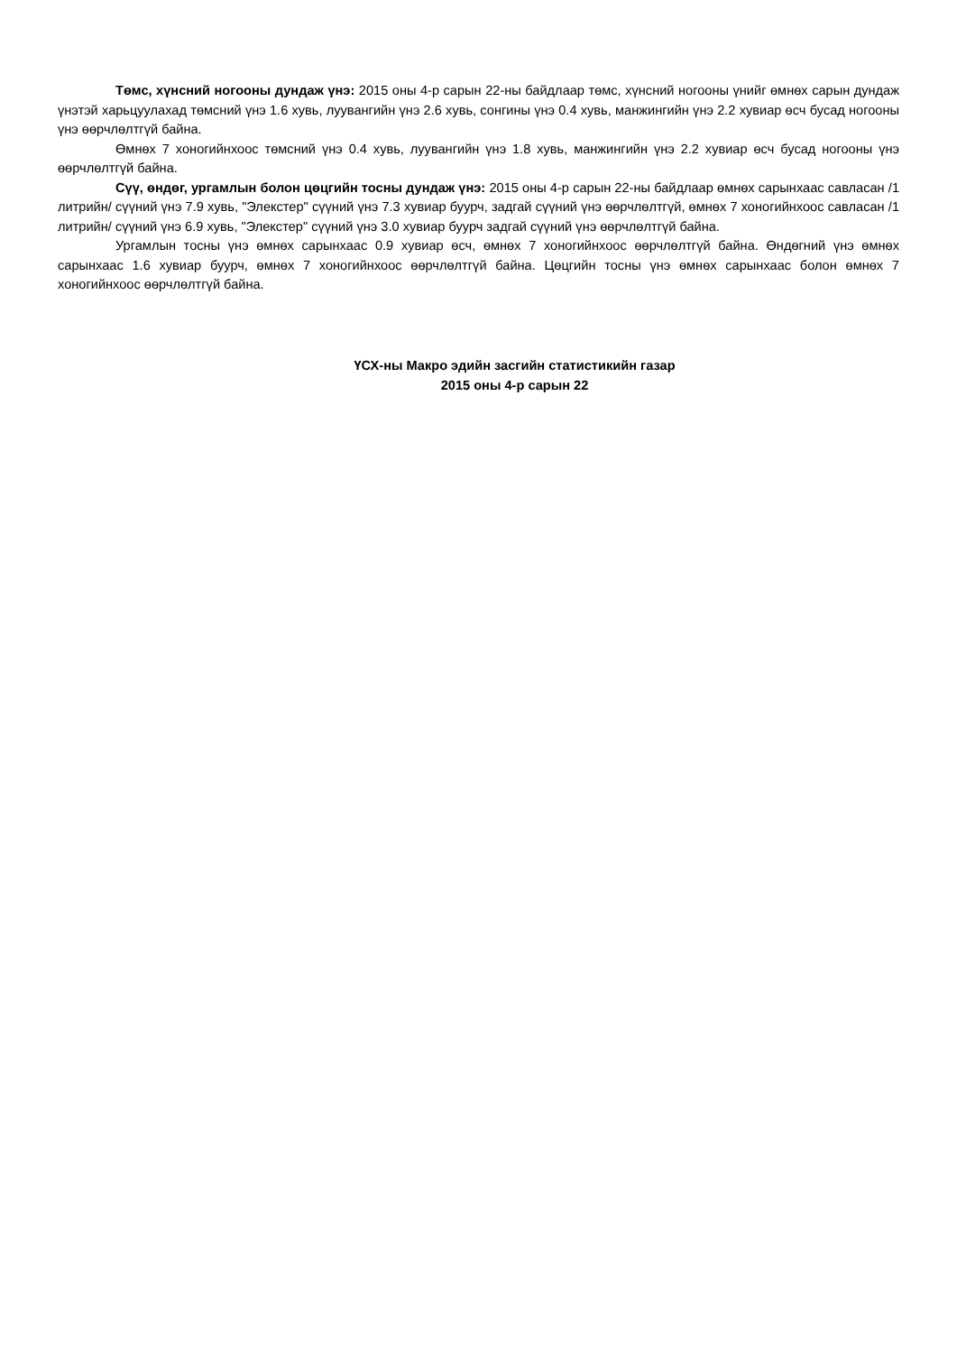Төмс, хүнсний ногооны дундаж үнэ: 2015 оны 4-р сарын 22-ны байдлаар төмс, хүнсний ногооны үнийг өмнөх сарын дундаж үнэтэй харьцуулахад төмсний үнэ 1.6 хувь, луувангийн үнэ 2.6 хувь, сонгины үнэ 0.4 хувь, манжингийн үнэ 2.2 хувиар өсч бусад ногооны үнэ өөрчлөлтгүй байна.
Өмнөх 7 хоногийнхоос төмсний үнэ 0.4 хувь, луувангийн үнэ 1.8 хувь, манжингийн үнэ 2.2 хувиар өсч бусад ногооны үнэ өөрчлөлтгүй байна.
Сүү, өндөг, ургамлын болон цөцгийн тосны дундаж үнэ: 2015 оны 4-р сарын 22-ны байдлаар өмнөх сарынхаас савласан /1 литрийн/ сүүний үнэ 7.9 хувь, "Элекстер" сүүний үнэ 7.3 хувиар буурч, задгай сүүний үнэ өөрчлөлтгүй, өмнөх 7 хоногийнхоос савласан /1 литрийн/ сүүний үнэ 6.9 хувь, "Элекстер" сүүний үнэ 3.0 хувиар буурч задгай сүүний үнэ өөрчлөлтгүй байна.
Ургамлын тосны үнэ өмнөх сарынхаас 0.9 хувиар өсч, өмнөх 7 хоногийнхоос өөрчлөлтгүй байна. Өндөгний үнэ өмнөх сарынхаас 1.6 хувиар буурч, өмнөх 7 хоногийнхоос өөрчлөлтгүй байна. Цөцгийн тосны үнэ өмнөх сарынхаас болон өмнөх 7 хоногийнхоос өөрчлөлтгүй байна.
ҮСХ-ны Макро эдийн засгийн статистикийн газар
2015 оны 4-р сарын 22